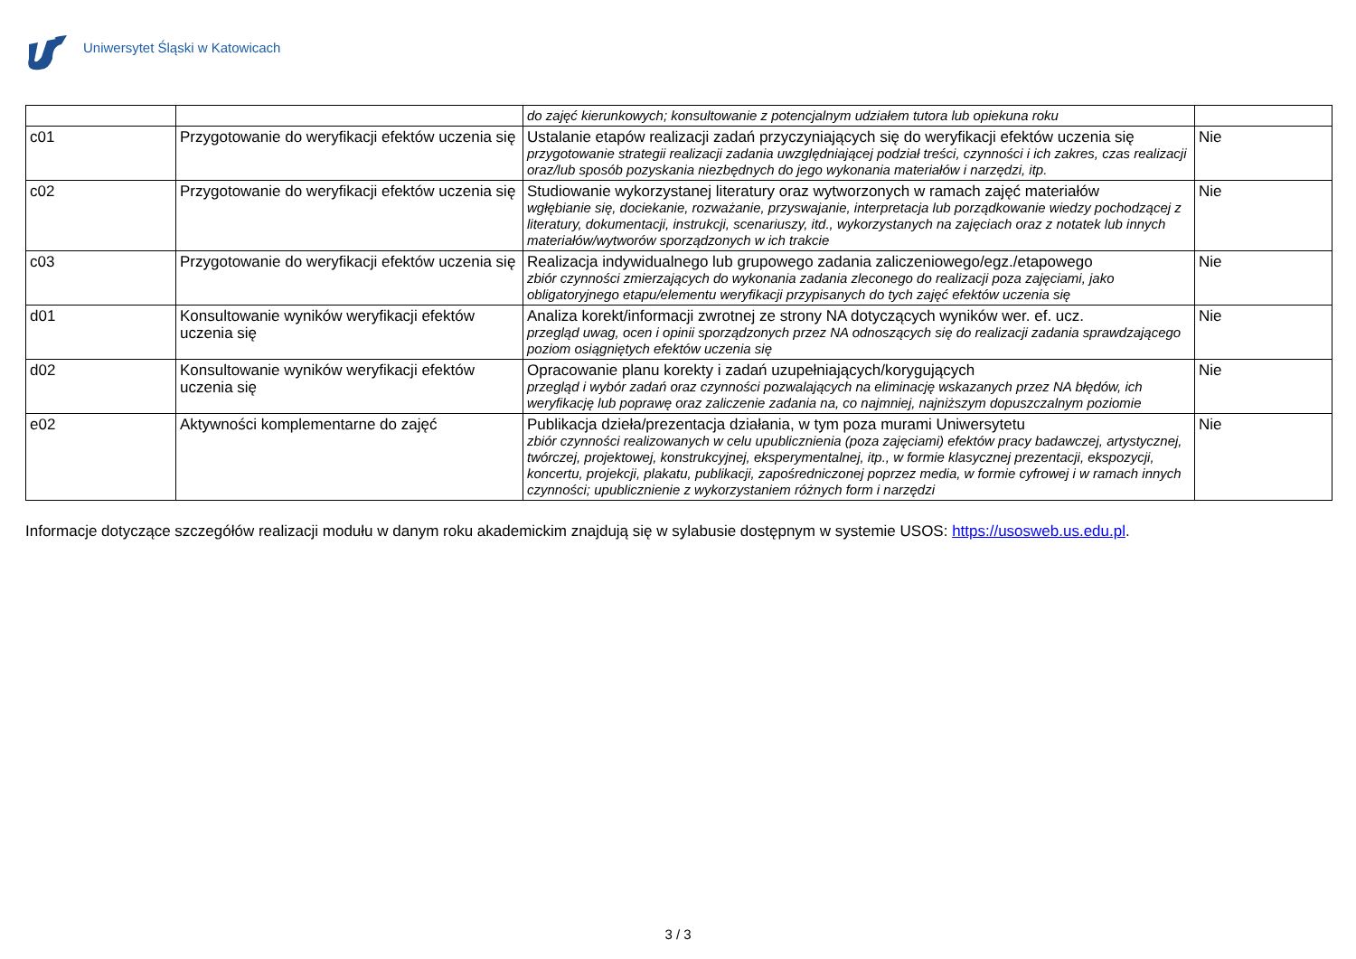Uniwersytet Śląski w Katowicach
| | | do zajęć kierunkowych; konsultowanie z potencjalnym udziałem tutora lub opiekuna roku | |
| c01 | Przygotowanie do weryfikacji efektów uczenia się | Ustalanie etapów realizacji zadań przyczyniających się do weryfikacji efektów uczenia się przygotowanie strategii realizacji zadania uwzględniającej podział treści, czynności i ich zakres, czas realizacji oraz/lub sposób pozyskania niezbędnych do jego wykonania materiałów i narzędzi, itp. | Nie |
| c02 | Przygotowanie do weryfikacji efektów uczenia się | Studiowanie wykorzystanej literatury oraz wytworzonych w ramach zajęć materiałów wgłębianie się, dociekanie, rozważanie, przyswajanie, interpretacja lub porządkowanie wiedzy pochodzącej z literatury, dokumentacji, instrukcji, scenariuszy, itd., wykorzystanych na zajęciach oraz z notatek lub innych materiałów/wytworów sporządzonych w ich trakcie | Nie |
| c03 | Przygotowanie do weryfikacji efektów uczenia się | Realizacja indywidualnego lub grupowego zadania zaliczeniowego/egz./etapowego zbiór czynności zmierzających do wykonania zadania zleconego do realizacji poza zajęciami, jako obligatoryjnego etapu/elementu weryfikacji przypisanych do tych zajęć efektów uczenia się | Nie |
| d01 | Konsultowanie wyników weryfikacji efektów uczenia się | Analiza korekt/informacji zwrotnej ze strony NA dotyczących wyników wer. ef. ucz. przegląd uwag, ocen i opinii sporządzonych przez NA odnoszących się do realizacji zadania sprawdzającego poziom osiągniętych efektów uczenia się | Nie |
| d02 | Konsultowanie wyników weryfikacji efektów uczenia się | Opracowanie planu korekty i zadań uzupełniających/korygujących przegląd i wybór zadań oraz czynności pozwalających na eliminację wskazanych przez NA błędów, ich weryfikację lub poprawę oraz zaliczenie zadania na, co najmniej, najniższym dopuszczalnym poziomie | Nie |
| e02 | Aktywności komplementarne do zajęć | Publikacja dzieła/prezentacja działania, w tym poza murami Uniwersytetu zbiór czynności realizowanych w celu upublicznienia (poza zajęciami) efektów pracy badawczej, artystycznej, twórczej, projektowej, konstrukcyjnej, eksperymentalnej, itp., w formie klasycznej prezentacji, ekspozycji, koncertu, projekcji, plakatu, publikacji, zapośredniczonej poprzez media, w formie cyfrowej i w ramach innych czynności; upublicznienie z wykorzystaniem różnych form i narzędzi | Nie |
Informacje dotyczące szczegółów realizacji modułu w danym roku akademickim znajdują się w sylabusie dostępnym w systemie USOS: https://usosweb.us.edu.pl.
3 / 3